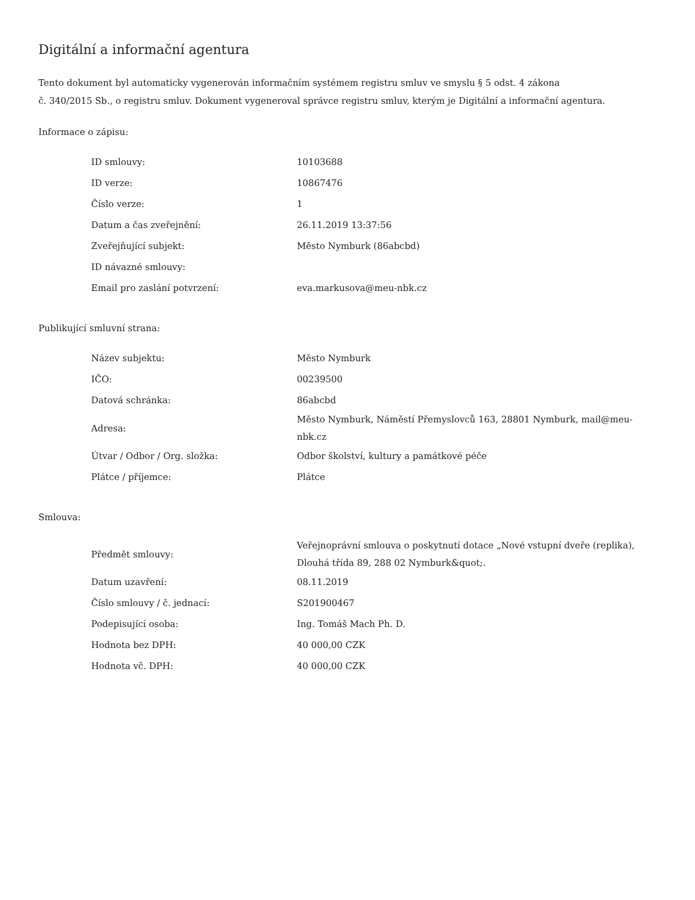Digitální a informační agentura
Tento dokument byl automaticky vygenerován informačním systémem registru smluv ve smyslu § 5 odst. 4 zákona
č. 340/2015 Sb., o registru smluv. Dokument vygeneroval správce registru smluv, kterým je Digitální a informační agentura.
Informace o zápisu:
| ID smlouvy: | 10103688 |
| ID verze: | 10867476 |
| Číslo verze: | 1 |
| Datum a čas zveřejnění: | 26.11.2019 13:37:56 |
| Zveřejňující subjekt: | Město Nymburk (86abcbd) |
| ID návazné smlouvy: | |
| Email pro zaslání potvrzení: | eva.markusova@meu-nbk.cz |
Publikující smluvní strana:
| Název subjektu: | Město Nymburk |
| IČO: | 00239500 |
| Datová schránka: | 86abcbd |
| Adresa: | Město Nymburk, Náměstí Přemyslovců 163, 28801 Nymburk, mail@meu-nbk.cz |
| Útvar / Odbor / Org. složka: | Odbor školství, kultury a památkové péče |
| Plátce / příjemce: | Plátce |
Smlouva:
| Předmět smlouvy: | Veřejnoprávní smlouva o poskytnutí dotace „Nové vstupní dveře (replika), Dlouhá třída 89, 288 02 Nymburk&quot;. |
| Datum uzavření: | 08.11.2019 |
| Číslo smlouvy / č. jednací: | S201900467 |
| Podepisující osoba: | Ing. Tomáš Mach Ph. D. |
| Hodnota bez DPH: | 40 000,00 CZK |
| Hodnota vč. DPH: | 40 000,00 CZK |